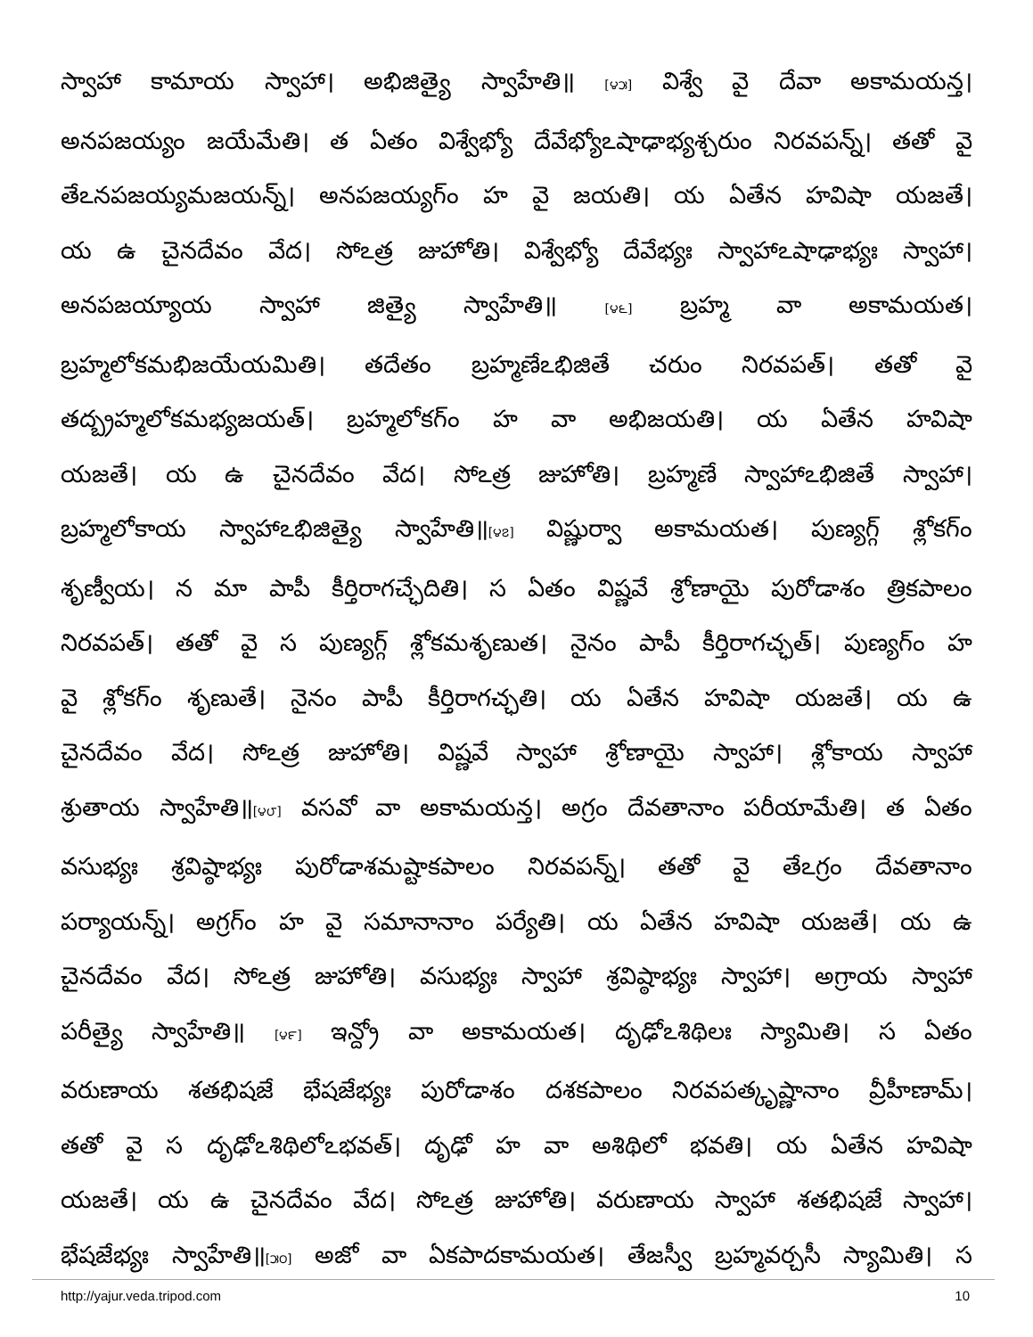స్వాహా కామాయ స్వాహా। అభిజిత్యై స్వాహేతి॥ [౪౫] విశ్వే వై దేవా అకామయన్త।
అనపజయ్యం జయేమేతి। త ఏతం విశ్వేభ్యో దేవేభ్యోఽషాఢాభ్యశ్చరుం నిరవపన్న్। తతో వై
తేఽనపజయ్యమజయన్న్। అనపజయ్యగ్ం హ వై జయతి। య ఏతేన హవిషా యజతే।
య ఉ చైనదేవం వేద। సోఽత్ర జుహోతి। విశ్వేభ్యో దేవేభ్యః స్వాహాఽషాఢాభ్యః స్వాహా।
అనపజయ్యాయ స్వాహా జిత్యై స్వాహేతి॥ [౪౬] బ్రహ్మ వా అకామయత।
బ్రహ్మలోకమభిజయేయమితి। తదేతం బ్రహ్మణేఽభిజితే చరుం నిరవపత్। తతో వై
తద్బ్రహ్మలోకమభ్యజయత్। బ్రహ్మలోకగ్ం హ వా అభిజయతి। య ఏతేన హవిషా
యజతే। య ఉ చైనదేవం వేద। సోఽత్ర జుహోతి। బ్రహ్మణే స్వాహాఽభిజితే స్వాహా।
బ్రహ్మలోకాయ స్వాహాఽభిజిత్యై స్వాహేతి॥[౪౭] విష్ణుర్వా అకామయత। పుణ్యగ్గ్ శ్లోకగ్ం
శృణ్వీయ। న మా పాపీ కీర్తిరాగచ్ఛేదితి। స ఏతం విష్ణవే శ్రోణాయై పురోడాశం త్రికపాలం
నిరవపత్। తతో వై స పుణ్యగ్గ్ శ్లోకమశృణుత। నైనం పాపీ కీర్తిరాగచ్ఛత్। పుణ్యగ్ం హ
వై శ్లోకగ్ం శృణుతే। నైనం పాపీ కీర్తిరాగచ్ఛతి। య ఏతేన హవిషా యజతే। య ఉ
చైనదేవం వేద। సోఽత్ర జుహోతి। విష్ణవే స్వాహా శ్రోణాయై స్వాహా। శ్లోకాయ స్వాహా
శ్రుతాయ స్వాహేతి॥[౪౮] వసవో వా అకామయన్త। అగ్రం దేవతానాం పరీయామేతి। త ఏతం
వసుభ్యః శ్రవిష్ఠాభ్యః పురోడాశమష్టాకపాలం నిరవపన్న్। తతో వై తేఽగ్రం దేవతానాం
పర్యాయన్న్। అగ్రగ్ం హ వై సమానానాం పర్యేతి। య ఏతేన హవిషా యజతే। య ఉ
చైనదేవం వేద। సోఽత్ర జుహోతి। వసుభ్యః స్వాహా శ్రవిష్ఠాభ్యః స్వాహా। అగ్రాయ స్వాహా
పరీత్యై స్వాహేతి॥ [౪౯] ఇన్ద్రో వా అకామయత। దృఢోఽశిథిలః స్యామితి। స ఏతం
వరుణాయ శతభిషజే భేషజేభ్యః పురోడాశం దశకపాలం నిరవపత్కృష్ణానాం వ్రీహీణామ్।
తతో వై స దృఢోఽశిథిలోఽభవత్। దృఢో హ వా అశిథిలో భవతి। య ఏతేన హవిషా
యజతే। య ఉ చైనదేవం వేద। సోఽత్ర జుహోతి। వరుణాయ స్వాహా శతభిషజే స్వాహా।
భేషజేభ్యః స్వాహేతి॥[౫౦] అజో వా ఏకపాదకామయత। తేజస్వీ బ్రహ్మవర్చసీ స్యామితి। స
http://yajur.veda.tripod.com 10